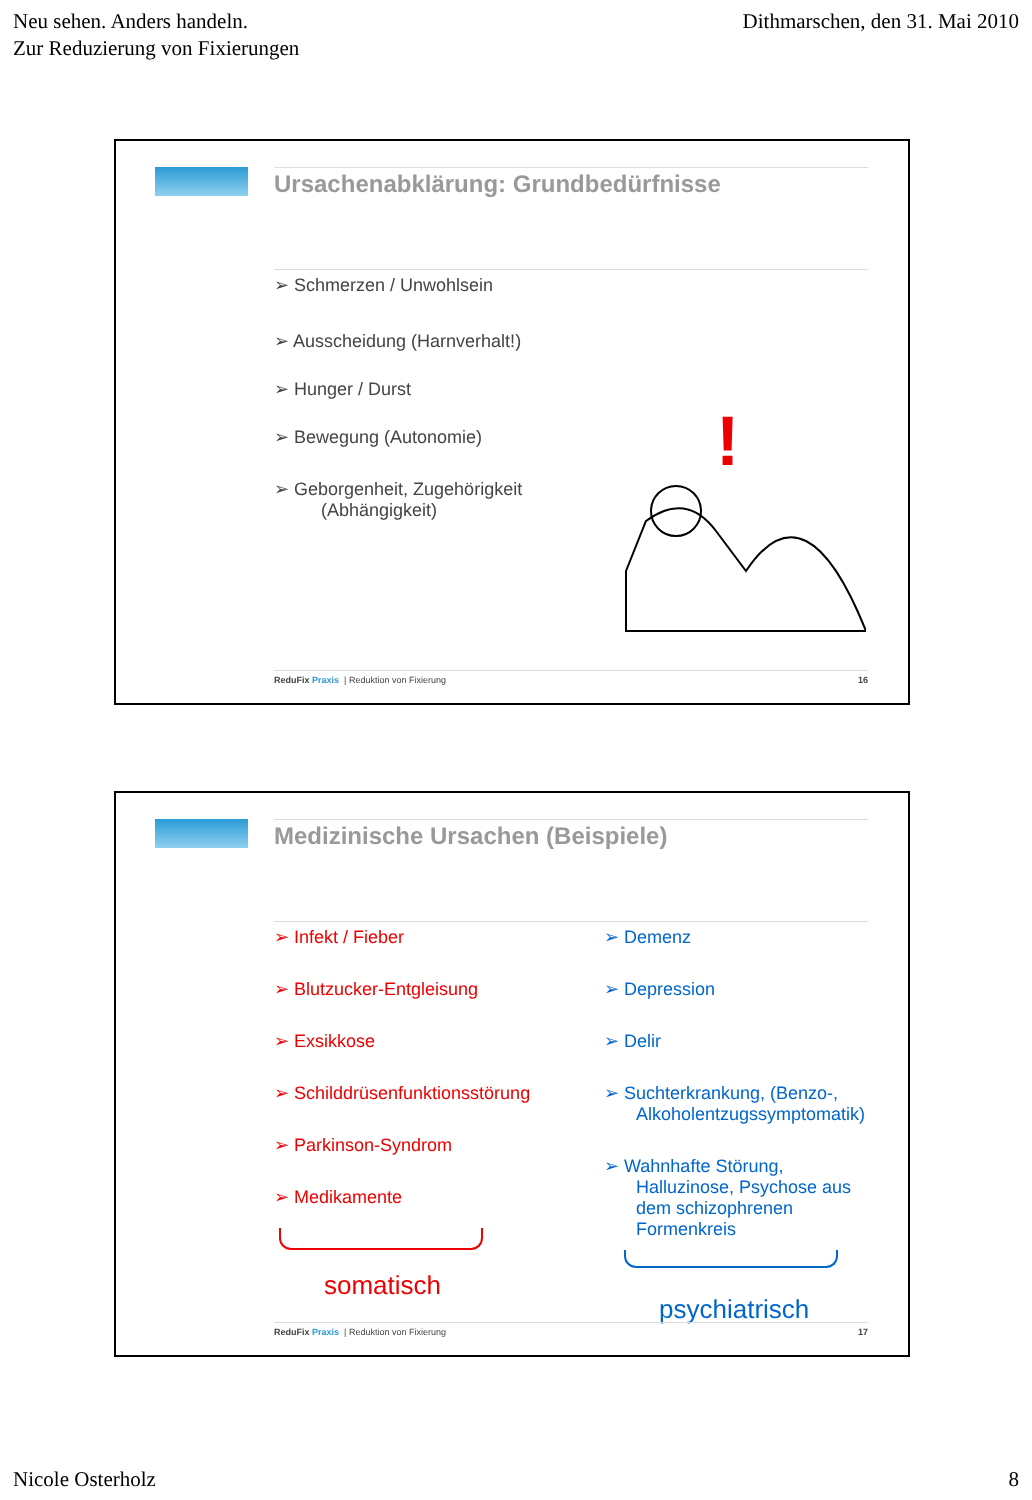Neu sehen. Anders handeln.
Zur Reduzierung von Fixierungen
Dithmarschen, den 31. Mai 2010
Ursachenabklärung: Grundbedürfnisse
➢ Schmerzen / Unwohlsein
➢ Ausscheidung (Harnverhalt!)
➢ Hunger / Durst
➢ Bewegung (Autonomie)
➢ Geborgenheit, Zugehörigkeit
(Abhängigkeit)
!
ReduFix Praxis | Reduktion von Fixierung 16
Medizinische Ursachen (Beispiele)
➢ Infekt / Fieber
➢ Blutzucker-Entgleisung
➢ Exsikkose
➢ Schilddrüsenfunktionsstörung
➢ Parkinson-Syndrom
➢ Medikamente
somatisch
➢ Demenz
➢ Depression
➢ Delir
➢ Suchterkrankung, (Benzo-, Alkoholentzugssymptomatik)
➢ Wahnhafte Störung, Halluzinose, Psychose aus dem schizophrenen Formenkreis
psychiatrisch
ReduFix Praxis | Reduktion von Fixierung 17
Nicole Osterholz 8